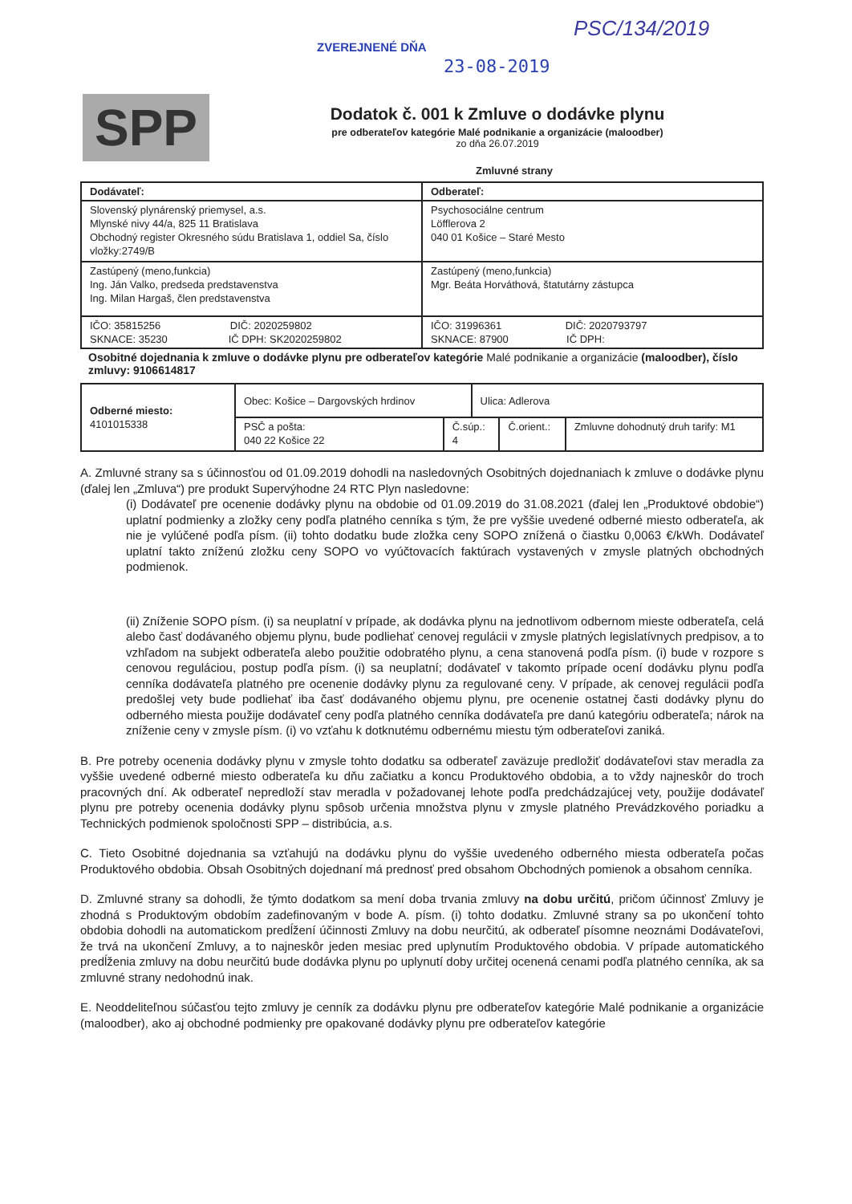ZVEREJNENÉ DŇA
23-08-2019
PSC/134/2019
SPP
Dodatok č. 001 k Zmluve o dodávke plynu
pre odberateľov kategórie Malé podnikanie a organizácie (maloodber)
zo dňa 26.07.2019
Zmluvné strany
| Dodávateľ: | Odberateľ: |
| Slovenský plynárenský priemysel, a.s. Mlynské nivy 44/a, 825 11 Bratislava Obchodný register Okresného súdu Bratislava 1, oddiel Sa, číslo vložky:2749/B | Psychosociálne centrum Löfflerova 2 040 01 Košice – Staré Mesto |
| Zastúpený (meno,funkcia) Ing. Ján Valko, predseda predstavenstva Ing. Milan Hargaš, člen predstavenstva | Zastúpený (meno,funkcia) Mgr. Beáta Horváthová, štatutárny zástupca |
| IČO: 35815256 DIČ: 2020259802 SKNACE: 35230 IČ DPH: SK2020259802 | IČO: 31996361 DIČ: 2020793797 SKNACE: 87900 IČ DPH: |
Osobitné dojednania k zmluve o dodávke plynu pre odberateľov kategórie Malé podnikanie a organizácie (maloodber), číslo zmluvy: 9106614817
| Odberné miesto: 4101015338 | Obec: Košice – Dargovských hrdinov | | Ulica: Adlerova | | |
| | PSČ a pošta: 040 22 Košice 22 | Č.súp.: 4 | | Č.orient.: | Zmluvne dohodnutý druh tarify: M1 |
A. Zmluvné strany sa s účinnosťou od 01.09.2019 dohodli na nasledovných Osobitných dojednaniach k zmluve o dodávke plynu (ďalej len „Zmluva“) pre produkt Supervýhodne 24 RTC Plyn nasledovne:
(i) Dodávateľ pre ocenenie dodávky plynu na obdobie od 01.09.2019 do 31.08.2021 (ďalej len „Produktové obdobie“) uplatní podmienky a zložky ceny podľa platného cenníka s tým, že pre vyššie uvedené odberné miesto odberateľa, ak nie je vylúčené podľa písm. (ii) tohto dodatku bude zložka ceny SOPO znížená o čiastku 0,0063 €/kWh. Dodávateľ uplatní takto zníženú zložku ceny SOPO vo vyúčtovacích faktúrach vystavených v zmysle platných obchodných podmienok.
(ii) Zníženie SOPO písm. (i) sa neuplatní v prípade, ak dodávka plynu na jednotlivom odbernom mieste odberateľa, celá alebo časť dodávaného objemu plynu, bude podliehať cenovej regulácii v zmysle platných legislatívnych predpisov, a to vzhľadom na subjekt odberateľa alebo použitie odobratého plynu, a cena stanovená podľa písm. (i) bude v rozpore s cenovou reguláciou, postup podľa písm. (i) sa neuplatní; dodávateľ v takomto prípade ocení dodávku plynu podľa cenníka dodávateľa platného pre ocenenie dodávky plynu za regulované ceny. V prípade, ak cenovej regulácii podľa predošlej vety bude podliehať iba časť dodávaného objemu plynu, pre ocenenie ostatnej časti dodávky plynu do odberného miesta použije dodávateľ ceny podľa platného cenníka dodávateľa pre danú kategóriu odberateľa; nárok na zníženie ceny v zmysle písm. (i) vo vzťahu k dotknutému odbernému miestu tým odberateľovi zaniká.
B. Pre potreby ocenenia dodávky plynu v zmysle tohto dodatku sa odberateľ zaväzuje predložiť dodávateľovi stav meradla za vyššie uvedené odberné miesto odberateľa ku dňu začiatku a koncu Produktového obdobia, a to vždy najneskôr do troch pracovných dní. Ak odberateľ nepredloží stav meradla v požadovanej lehote podľa predchádzajúcej vety, použije dodávateľ plynu pre potreby ocenenia dodávky plynu spôsob určenia množstva plynu v zmysle platného Prevádzkového poriadku a Technických podmienok spoločnosti SPP – distribúcia, a.s.
C. Tieto Osobitné dojednania sa vzťahujú na dodávku plynu do vyššie uvedeného odberného miesta odberateľa počas Produktového obdobia. Obsah Osobitných dojednaní má prednosť pred obsahom Obchodných pomienok a obsahom cenníka.
D. Zmluvné strany sa dohodli, že týmto dodatkom sa mení doba trvania zmluvy na dobu určitú, pričom účinnosť Zmluvy je zhodná s Produktovým obdobím zadefinovaným v bode A. písm. (i) tohto dodatku. Zmluvné strany sa po ukončení tohto obdobia dohodli na automatickom predĺžení účinnosti Zmluvy na dobu neurčitú, ak odberateľ písomne neoznámi Dodávateľovi, že trvá na ukončení Zmluvy, a to najneskôr jeden mesiac pred uplynutím Produktového obdobia. V prípade automatického predĺženia zmluvy na dobu neurčitú bude dodávka plynu po uplynutí doby určitej ocenená cenami podľa platného cenníka, ak sa zmluvné strany nedohodnú inak.
E. Neoddeliteľnou súčasťou tejto zmluvy je cenník za dodávku plynu pre odberateľov kategórie Malé podnikanie a organizácie (maloodber), ako aj obchodné podmienky pre opakované dodávky plynu pre odberateľov kategórie